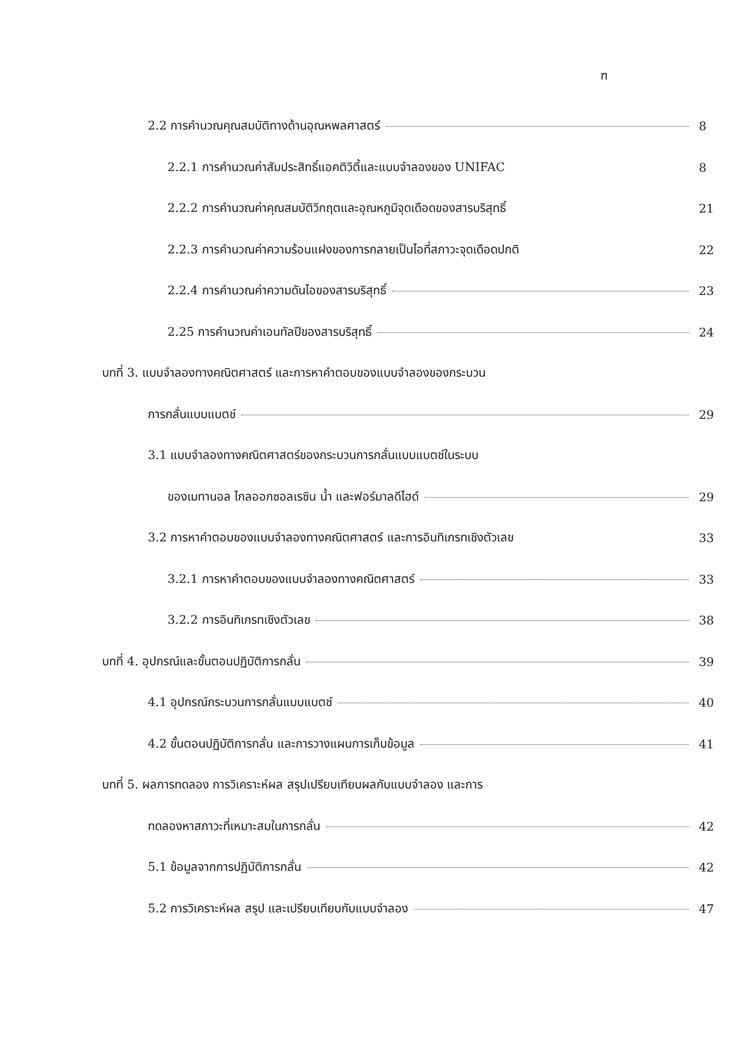ฑ
2.2 การคำนวณคุณสมบัติทางด้านอุณหพลศาสตร์ 8
2.2.1 การคำนวณค่าสัมประสิทธิ์แอคติวิตี้และแบบจำลองของ UNIFAC 8
2.2.2 การคำนวณค่าคุณสมบัติวิกฤตและอุณหภูมิจุดเดือดของสารบริสุทธิ์ 21
2.2.3 การคำนวณค่าความร้อนแฝงของการกลายเป็นไอที่สภาวะจุดเดือดปกติ 22
2.2.4 การคำนวณค่าความดันไอของสารบริสุทธิ์ 23
2.25 การคำนวณค่าเอนทัลปีของสารบริสุทธิ์ 24
บทที่ 3. แบบจำลองทางคณิตศาสตร์ และการหาคำตอบของแบบจำลองของกระบวน
การกลั่นแบบแบตช์ 29
3.1 แบบจำลองทางคณิตศาสตร์ของกระบวนการกลั่นแบบแบตช์ในระบบ
ของเมทานอล ไกลออกซอลเรซิน น้ำ และฟอร์มาลดีไฮด์ 29
3.2 การหาคำตอบของแบบจำลองทางคณิตศาสตร์ และการอินทิเกรทเชิงตัวเลข 33
3.2.1 การหาคำตอบของแบบจำลองทางคณิตศาสตร์ 33
3.2.2 การอินทิเกรทเชิงตัวเลข 38
บทที่ 4. อุปกรณ์และขั้นตอนปฏิบัติการกลั่น 39
4.1 อุปกรณ์กระบวนการกลั่นแบบแบตช์ 40
4.2 ขั้นตอนปฏิบัติการกลั่น และการวางแผนการเก็บข้อมูล 41
บทที่ 5. ผลการทดลอง การวิเคราะห์ผล สรุปเปรียบเทียบผลกับแบบจำลอง และการ
ทดลองหาสภาวะที่เหมาะสมในการกลั่น 42
5.1 ข้อมูลจากการปฏิบัติการกลั่น 42
5.2 การวิเคราะห์ผล สรุป และเปรียบเทียบกับแบบจำลอง 47